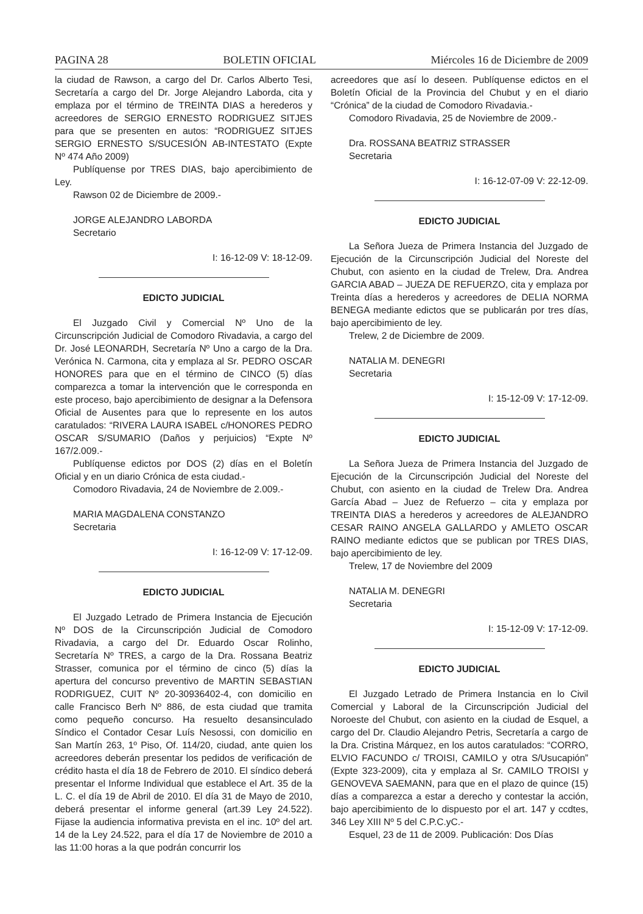PAGINA 28 BOLETIN OFICIAL Miércoles 16 de Diciembre de 2009
la ciudad de Rawson, a cargo del Dr. Carlos Alberto Tesi, Secretaría a cargo del Dr. Jorge Alejandro Laborda, cita y emplaza por el término de TREINTA DIAS a herederos y acreedores de SERGIO ERNESTO RODRIGUEZ SITJES para que se presenten en autos: “RODRIGUEZ SITJES SERGIO ERNESTO S/SUCESIÓN AB-INTESTATO (Expte Nº 474 Año 2009)
Publíquense por TRES DIAS, bajo apercibimiento de Ley.
Rawson 02 de Diciembre de 2009.-
JORGE ALEJANDRO LABORDA
Secretario
I: 16-12-09 V: 18-12-09.
EDICTO JUDICIAL
El Juzgado Civil y Comercial Nº Uno de la Circunscripción Judicial de Comodoro Rivadavia, a cargo del Dr. José LEONARDH, Secretaría Nº Uno a cargo de la Dra. Verónica N. Carmona, cita y emplaza al Sr. PEDRO OSCAR HONORES para que en el término de CINCO (5) días comparezca a tomar la intervención que le corresponda en este proceso, bajo apercibimiento de designar a la Defensora Oficial de Ausentes para que lo represente en los autos caratulados: “RIVERA LAURA ISABEL c/HONORES PEDRO OSCAR S/SUMARIO (Daños y perjuicios) “Expte Nº 167/2.009.-
Publíquense edictos por DOS (2) días en el Boletín Oficial y en un diario Crónica de esta ciudad.-
Comodoro Rivadavia, 24 de Noviembre de 2.009.-
MARIA MAGDALENA CONSTANZO
Secretaria
I: 16-12-09 V: 17-12-09.
EDICTO JUDICIAL
El Juzgado Letrado de Primera Instancia de Ejecución Nº DOS de la Circunscripción Judicial de Comodoro Rivadavia, a cargo del Dr. Eduardo Oscar Rolinho, Secretaría Nº TRES, a cargo de la Dra. Rossana Beatriz Strasser, comunica por el término de cinco (5) días la apertura del concurso preventivo de MARTIN SEBASTIAN RODRIGUEZ, CUIT Nº 20-30936402-4, con domicilio en calle Francisco Berh Nº 886, de esta ciudad que tramita como pequeño concurso. Ha resuelto desansinculado Síndico el Contador Cesar Luís Nesossi, con domicilio en San Martín 263, 1º Piso, Of. 114/20, ciudad, ante quien los acreedores deberán presentar los pedidos de verificación de crédito hasta el día 18 de Febrero de 2010. El síndico deberá presentar el Informe Individual que establece el Art. 35 de la L. C. el día 19 de Abril de 2010. El día 31 de Mayo de 2010, deberá presentar el informe general (art.39 Ley 24.522). Fijase la audiencia informativa prevista en el inc. 10º del art. 14 de la Ley 24.522, para el día 17 de Noviembre de 2010 a las 11:00 horas a la que podrán concurrir los
acreedores que así lo deseen. Publíquense edictos en el Boletín Oficial de la Provincia del Chubut y en el diario “Crónica” de la ciudad de Comodoro Rivadavia.-
Comodoro Rivadavia, 25 de Noviembre de 2009.-
Dra. ROSSANA BEATRIZ STRASSER
Secretaria
I: 16-12-07-09 V: 22-12-09.
EDICTO JUDICIAL
La Señora Jueza de Primera Instancia del Juzgado de Ejecución de la Circunscripción Judicial del Noreste del Chubut, con asiento en la ciudad de Trelew, Dra. Andrea GARCIA ABAD – JUEZA DE REFUERZO, cita y emplaza por Treinta días a herederos y acreedores de DELIA NORMA BENEGA mediante edictos que se publicarán por tres días, bajo apercibimiento de ley.
Trelew, 2 de Diciembre de 2009.
NATALIA M. DENEGRI
Secretaria
I: 15-12-09 V: 17-12-09.
EDICTO JUDICIAL
La Señora Jueza de Primera Instancia del Juzgado de Ejecución de la Circunscripción Judicial del Noreste del Chubut, con asiento en la ciudad de Trelew Dra. Andrea García Abad – Juez de Refuerzo – cita y emplaza por TREINTA DIAS a herederos y acreedores de ALEJANDRO CESAR RAINO ANGELA GALLARDO y AMLETO OSCAR RAINO mediante edictos que se publican por TRES DIAS, bajo apercibimiento de ley.
Trelew, 17 de Noviembre del 2009
NATALIA M. DENEGRI
Secretaria
I: 15-12-09 V: 17-12-09.
EDICTO JUDICIAL
El Juzgado Letrado de Primera Instancia en lo Civil Comercial y Laboral de la Circunscripción Judicial del Noroeste del Chubut, con asiento en la ciudad de Esquel, a cargo del Dr. Claudio Alejandro Petris, Secretaría a cargo de la Dra. Cristina Márquez, en los autos caratulados: “CORRO, ELVIO FACUNDO c/ TROISI, CAMILO y otra S/Usucapión” (Expte 323-2009), cita y emplaza al Sr. CAMILO TROISI y GENOVEVA SAEMANN, para que en el plazo de quince (15) días a comparezca a estar a derecho y contestar la acción, bajo apercibimiento de lo dispuesto por el art. 147 y ccdtes, 346 Ley XIII Nº 5 del C.P.C.yC.-
Esquel, 23 de 11 de 2009. Publicación: Dos Días